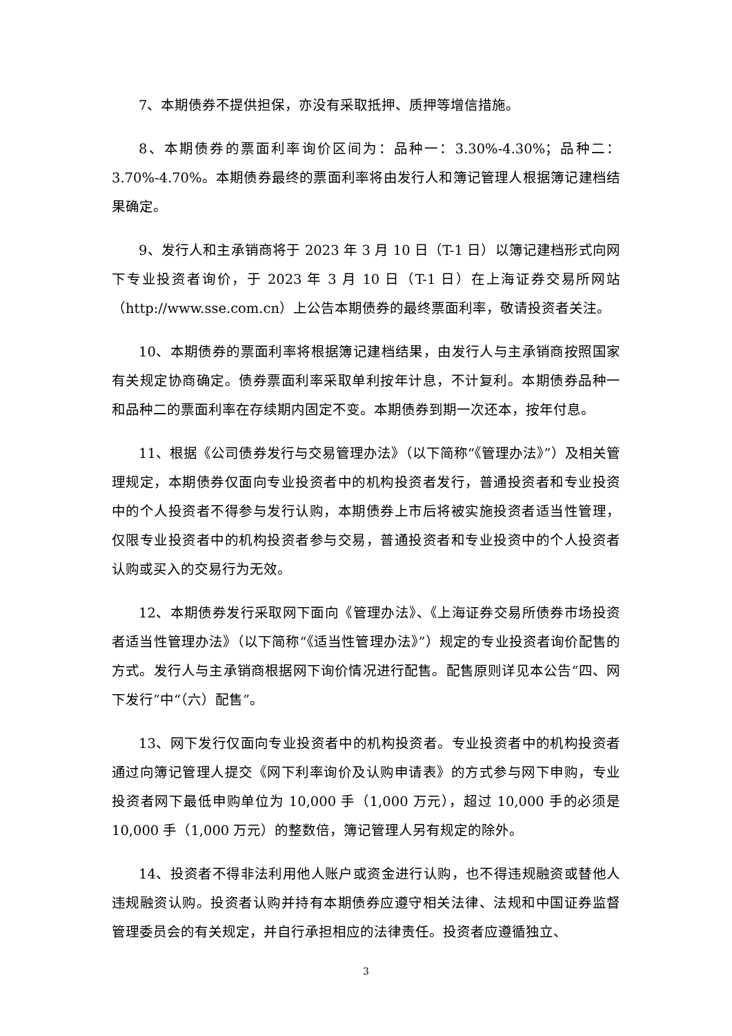7、本期债券不提供担保，亦没有采取抵押、质押等增信措施。
8、本期债券的票面利率询价区间为：品种一：3.30%-4.30%；品种二：3.70%-4.70%。本期债券最终的票面利率将由发行人和簿记管理人根据簿记建档结果确定。
9、发行人和主承销商将于 2023 年 3 月 10 日（T-1 日）以簿记建档形式向网下专业投资者询价，于 2023 年 3 月 10 日（T-1 日）在上海证券交易所网站（http://www.sse.com.cn）上公告本期债券的最终票面利率，敬请投资者关注。
10、本期债券的票面利率将根据簿记建档结果，由发行人与主承销商按照国家有关规定协商确定。债券票面利率采取单利按年计息，不计复利。本期债券品种一和品种二的票面利率在存续期内固定不变。本期债券到期一次还本，按年付息。
11、根据《公司债券发行与交易管理办法》（以下简称“《管理办法》”）及相关管理规定，本期债券仅面向专业投资者中的机构投资者发行，普通投资者和专业投资中的个人投资者不得参与发行认购，本期债券上市后将被实施投资者适当性管理，仅限专业投资者中的机构投资者参与交易，普通投资者和专业投资中的个人投资者认购或买入的交易行为无效。
12、本期债券发行采取网下面向《管理办法》、《上海证券交易所债券市场投资者适当性管理办法》（以下简称“《适当性管理办法》”）规定的专业投资者询价配售的方式。发行人与主承销商根据网下询价情况进行配售。配售原则详见本公告“四、网下发行”中“（六）配售”。
13、网下发行仅面向专业投资者中的机构投资者。专业投资者中的机构投资者通过向簿记管理人提交《网下利率询价及认购申请表》的方式参与网下申购，专业投资者网下最低申购单位为 10,000 手（1,000 万元），超过 10,000 手的必须是 10,000 手（1,000 万元）的整数倍，簿记管理人另有规定的除外。
14、投资者不得非法利用他人账户或资金进行认购，也不得违规融资或替他人违规融资认购。投资者认购并持有本期债券应遵守相关法律、法规和中国证券监督管理委员会的有关规定，并自行承担相应的法律责任。投资者应遵循独立、
3